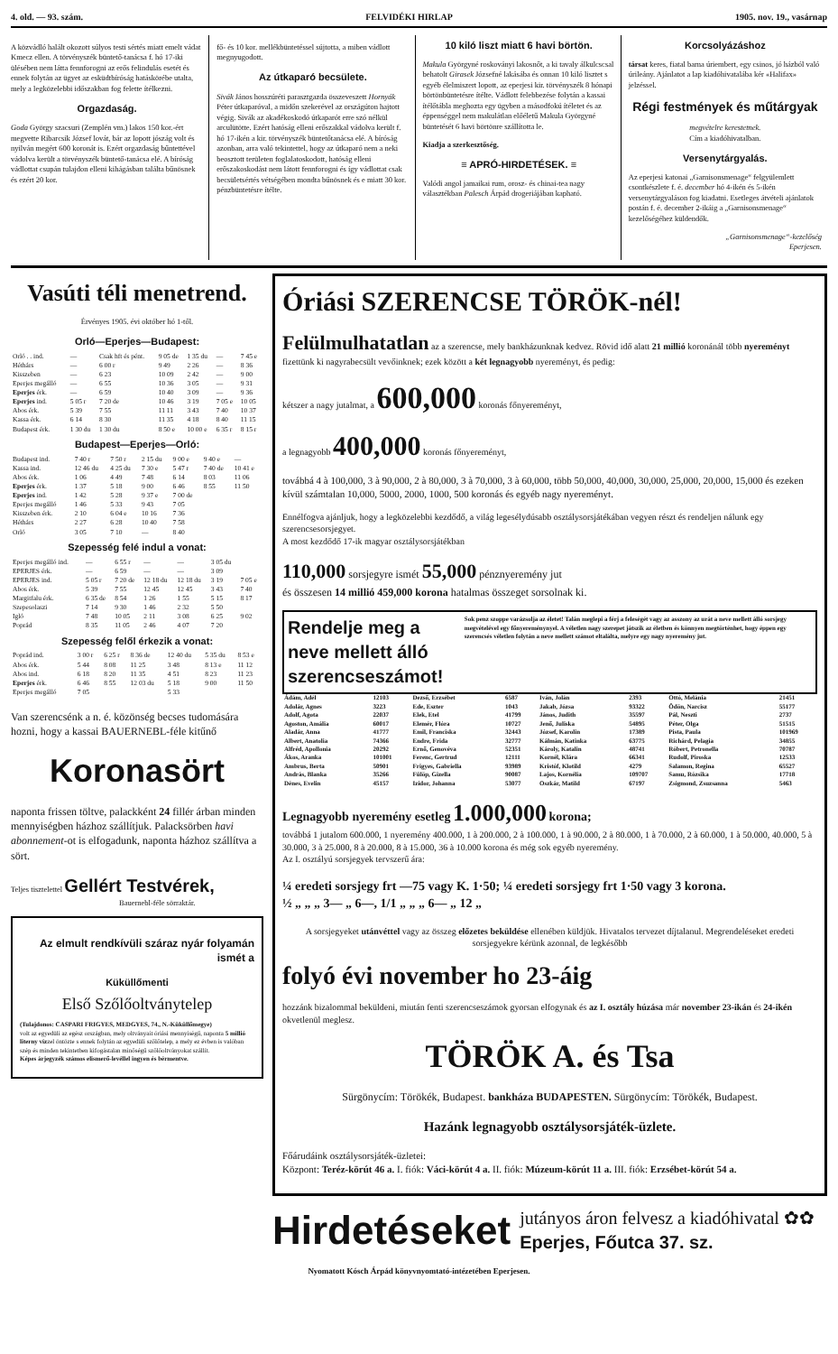4. old. — 93. szám. FELVIDÉKI HIRLAP 1905. nov. 19., vasárnap
A közvádló halált okozott súlyos testi sértés miatt emelt vádat Kmecz ellen. A törvényszék büntető-tanácsa f. hó 17-iki ülésében nem látta fennforogni az erős felindulás esetét és ennek folytán az ügyet az esküdtbíróság hatáskörébe utalta, mely a legközelebbi időszakban fog felette ítélkezni.
Orgazdaság.
Goda György szacsuri (Zemplén vm.) lakos 150 kor.-ért megvette Ribarcsik József lovát, bár az lopott jószág volt és nyilván megért 600 koronát is. Ezért orgazdaság bűntettével vádolva került a törvényszék büntető-tanácsa elé. A bíróság vádlottat csupán tulajdon elleni kihágásban találta bűnösnek és ezért 20 kor.
fő- és 10 kor. mellékbüntetéssel sújtotta, a miben vádlott megnyugodott.
Az útkaparó becsülete.
Sivák János hosszúréti parasztgazda összeveszett Hornyák Péter útkaparóval, a midőn szekerével az országúton hajtott végig. Sivák az akadékoskodó útkaparót erre szó nélkül arculütötte. Ezért hatóság elleni erőszakkal vádolva került f. hó 17-ikén a kir. törvényszék büntetőtanácsa elé. A bíróság azonban, arra való tekintettel, hogy az útkaparó nem a neki beosztott területen foglalatoskodott, hatóság elleni erőszakoskodást nem látott fennforogni és így vádlottat csak becsületsértés vétségében mondta bűnösnek és e miatt 30 kor. pénzbüntetésre ítélte.
10 kiló liszt miatt 6 havi börtön.
Makula Györgyné roskoványi lakosnőt, a ki tavaly álkulcscsal behatolt Girasek Józsefné lakásába és onnan 10 kiló lisztet s egyéb élelmiszert lopott, az eperjesi kir. törvényszék 8 hónapi börtönbüntetésre ítélte. Vádlott felebbezése folytán a kassai ítélőtábla meghozta egy ügyben a másodfokú ítéletet és az éppenséggel nem makulátlan előéletű Makula Györgyné büntetését 6 havi börtönre szállította le.
Kiadja a szerkesztőség.
≡ APRÓ-HIRDETÉSEK. ≡
Valódi angol jamaikai rum, orosz- és chinai-tea nagy választékban Palesch Árpád drogeriájában kapható.
Korcsolyázáshoz
társat keres, fiatal barna úriembert, egy csinos, jó házból való úrileány. Ajánlatot a lap kiadóhivatalába kér «Halifax» jelzéssel.
Régi festmények és műtárgyak
megvételre kerestetnek.
Cím a kiadóhivatalban.
Versenytárgyalás.
Az eperjesi katonai „Garnisonsmenage“ felgyülemlett csontkészlete f. é. december hó 4-ikén és 5-ikén versenytárgyaláson fog kiadatni. Esetleges átvételi ajánlatok postán f. é. december 2-ikáig a „Garnisonsmenage“ kezelőségéhez küldendők.
„Garnisonsmenage“-kezelőség
Eperjesen.
Vasúti téli menetrend.
Érvényes 1905. évi október hó 1-től.
Orló—Eperjes—Budapest:
| Orló . . ind. | — | Csak hft és pént. | 9 05 de | 1 35 du | — | 7 45 e |
| Héthárs | — | 6 00 r | 9 49 | 2 26 | — | 8 36 |
| Kisszeben | — | 6 23 | 10 09 | 2 42 | — | 9 00 |
| Eperjes megálló | — | 6 55 | 10 36 | 3 05 | — | 9 31 |
| Eperjes érk. | — | 6 59 | 10 40 | 3 09 | — | 9 36 |
| Eperjes ind. | 5 05 r | 7 20 de | 10 46 | 3 19 | 7 05 e | 10 05 |
| Abos érk. | 5 39 | 7 55 | 11 11 | 3 43 | 7 40 | 10 37 |
| Kassa érk. | 6 14 | 8 30 | 11 35 | 4 18 | 8 40 | 11 15 |
| Budapest érk. | 1 30 du | 1 30 du | 8 50 e | 10 00 e | 6 35 r | 8 15 r |
Budapest—Eperjes—Orló:
| Budapest ind. | 7 40 r | 7 50 r | 2 15 du | 9 00 e | 9 40 e | — |
| Kassa ind. | 12 46 du | 4 25 du | 7 30 e | 5 47 r | 7 40 de | 10 41 e |
| Abos érk. | 1 06 | 4 49 | 7 48 | 6 14 | 8 03 | 11 06 |
| Eperjes érk. | 1 37 | 5 18 | 9 00 | 6 46 | 8 55 | 11 50 |
| Eperjes ind. | 1 42 | 5 28 | 9 37 e | 7 00 de | | |
| Eperjes megálló | 1 46 | 5 33 | 9 43 | 7 05 | | |
| Kisszeben érk. | 2 10 | 6 04 e | 10 16 | 7 36 | | |
| Héthárs | 2 27 | 6 28 | 10 40 | 7 58 | | |
| Orló | 3 05 | 7 10 | — | 8 40 | | |
Szepesség felé indul a vonat:
| Eperjes megálló ind. | — | 6 55 r | — | — | 3 05 du | |
| EPERJES érk. | — | 6 59 | — | — | 3 09 | |
| EPERJES ind. | 5 05 r | 7 20 de | 12 18 du | 12 18 du | 3 19 | 7 05 e |
| Abos érk. | 5 39 | 7 55 | 12 45 | 12 45 | 3 43 | 7 40 |
| Margitfalu érk. | 6 35 de | 8 54 | 1 26 | 1 55 | 5 15 | 8 17 |
| Szepesolaszi | 7 14 | 9 30 | 1 46 | 2 32 | 5 50 | |
| Igló | 7 48 | 10 05 | 2 11 | 3 08 | 6 25 | 9 02 |
| Poprád | 8 35 | 11 05 | 2 46 | 4 07 | 7 20 | |
Szepesség felől érkezik a vonat:
| Poprád ind. | 3 00 r | 6 25 r | 8 36 de | 12 40 du | 5 35 du | 8 53 e |
| Abos érk. | 5 44 | 8 08 | 11 25 | 3 48 | 8 13 e | 11 12 |
| Abos ind. | 6 18 | 8 20 | 11 35 | 4 51 | 8 23 | 11 23 |
| Eperjes érk. | 6 46 | 8 55 | 12 03 du | 5 18 | 9 00 | 11 50 |
| Eperjes megálló | 7 05 | | | 5 33 | | |
Van szerencsénk a n. é. közönség becses tudomására hozni, hogy a kassai BAUERNEBL-féle kitűnő
Koronasört
naponta frissen töltve, palackként 24 fillér árban minden mennyiségben házhoz szállítjuk. Palacksörben havi abonnement-ot is elfogadunk, naponta házhoz szállítva a sört.
Teljes tisztelettel Gellért Testvérek,
Bauernebl-féle sörraktár.
Az elmult rendkívüli száraz nyár folyamán ismét a
Küküllőmenti
Első Szőlőoltványtelep
(Tulajdonos: CASPARI FRIGYES, MEDGYES, 74., N.-Küküllőmegye)
volt az egyedüli az egész országban, mely oltványait óriási mennyiségű, naponta 5 millió literny vízzel öntözte s ennek folytán az egyedüli szőlőtelep, a mely ez évben is valóban szép és minden tekintetben kifogástalan minőségű szőlőoltványokat szállít.
Képes árjegyzék számos elismerő-levéllel ingyen és bérmentve.
Óriási SZERENCSE TÖRÖK-nél!
Felülmulhatatlan az a szerencse, mely bankházunknak kedvez. Rövid idő alatt 21 millió koronánál több nyereményt fizettünk ki nagyrabecsült vevőinknek; ezek között a két legnagyobb nyereményt, és pedig:
kétszer a nagy jutalmat, a 600,000 koronás főnyereményt,
a legnagyobb 400,000 koronás főnyereményt,
továbbá 4 à 100,000, 3 à 90,000, 2 à 80,000, 3 à 70,000, 3 à 60,000, több 50,000, 40,000, 30,000, 25,000, 20,000, 15,000 és ezeken kívül számtalan 10,000, 5000, 2000, 1000, 500 koronás és egyéb nagy nyereményt.
Ennélfogva ajánljuk, hogy a legközelebbi kezdődő, a világ legesélydúsabb osztálysorsjátékában vegyen részt és rendeljen nálunk egy szerencsesorsjegyet.
A most kezdődő 17-ik magyar osztálysorsjátékban
110,000 sorsjegyre ismét 55,000 pénznyeremény jut
és összesen 14 millió 459,000 korona hatalmas összeget sorsolnak ki.
Rendelje meg a neve mellett álló szerencseszámot!
Sok penz szoppe varázsolja az életet! Talán meglepi a férj a feleségét vagy az asszony az urát a neve mellett álló sorsjegy megvételével egy főnyereménynyel. A véletlen nagy szerepet játszik az életben és könnyen megtörténhet, hogy éppen egy szerencsés véletlen folytán a neve mellett számot eltalálta, melyre egy nagy nyeremény jut.
| Ádám, Adél | 12103 | Dezső, Erzsébet | 6587 | Iván, Jolán | 2393 | Ottó, Melánia | 21451 |
| Adolár, Agnes | 3223 | Ede, Eszter | 1043 | Jakab, Józsa | 93322 | Ödön, Narcisz | 55177 |
| Adolf, Agota | 22037 | Elek, Etel | 41799 | János, Judith | 35597 | Pál, Neszti | 2737 |
| Agoston, Amália | 60017 | Elemér, Flóra | 10727 | Jenő, Juliska | 54895 | Péter, Olga | 51515 |
| Aladár, Anna | 41777 | Emil, Franciska | 32443 | József, Karolin | 17389 | Pista, Paula | 101969 |
| Albert, Anatolia | 74366 | Endre, Frida | 32777 | Kálmán, Katinka | 63775 | Richárd, Pelagia | 34855 |
| Alfréd, Apollonia | 20292 | Ernő, Genovéva | 52351 | Károly, Katalin | 48741 | Róbert, Petronella | 70787 |
| Ákos, Aranka | 101001 | Ferenc, Gertrud | 12111 | Kornél, Klára | 66341 | Rudolf, Piroska | 12533 |
| Ambrus, Berta | 50901 | Frigyes, Gabriella | 93989 | Kristóf, Klotild | 4279 | Salamon, Regina | 65527 |
| András, Blanka | 35266 | Fülöp, Gizella | 90087 | Lajos, Kornélia | 109707 | Samu, Rózsika | 17718 |
| Dénes, Evelin | 45157 | Izidor, Johanna | 53077 | Oszkár, Matild | 67197 | Zsigmond, Zsuzsanna | 5463 |
Legnagyobb nyeremény esetleg 1.000,000 korona;
továbbá 1 jutalom 600.000, 1 nyeremény 400.000, 1 à 200.000, 2 à 100.000, 1 à 90.000, 2 à 80.000, 1 à 70.000, 2 à 60.000, 1 à 50.000, 40.000, 5 à 30.000, 3 à 25.000, 8 à 20.000, 8 à 15.000, 36 à 10.000 korona és még sok egyéb nyeremény.
Az I. osztályú sorsjegyek tervszerű ára:
¼ eredeti sorsjegy frt —75 vagy K. 1·50; ¼ eredeti sorsjegy frt 1·50 vagy 3 korona.
½ „ „ „ 3— „ 6—, 1/1 „ „ „ 6— „ 12 „
A sorsjegyeket utánvéttel vagy az összeg előzetes beküldése ellenében küldjük. Hivatalos tervezet díjtalanul. Megrendeléseket eredeti sorsjegyekre kérünk azonnal, de legkésőbb
folyó évi november ho 23-áig
hozzánk bizalommal beküldeni, miután fenti szerencseszámok gyorsan elfogynak és az I. osztály húzása már november 23-ikán és 24-ikén okvetlenül meglesz.
TÖRÖK A. és Tsa
Sürgönycím: Törökék, Budapest. bankháza BUDAPESTEN. Sürgönycím: Törökék, Budapest.
Hazánk legnagyobb osztálysorsjáték-üzlete.
Főárudáink osztálysorsjáték-üzletei:
Központ: Teréz-körút 46 a. I. fiók: Váci-körút 4 a. II. fiók: Múzeum-körút 11 a. III. fiók: Erzsébet-körút 54 a.
Hirdetéseket
jutányos áron felvesz a kiadóhivatal ✿✿
Eperjes, Főutca 37. sz.
Nyomatott Kósch Árpád könyvnyomtató-intézetében Eperjesen.